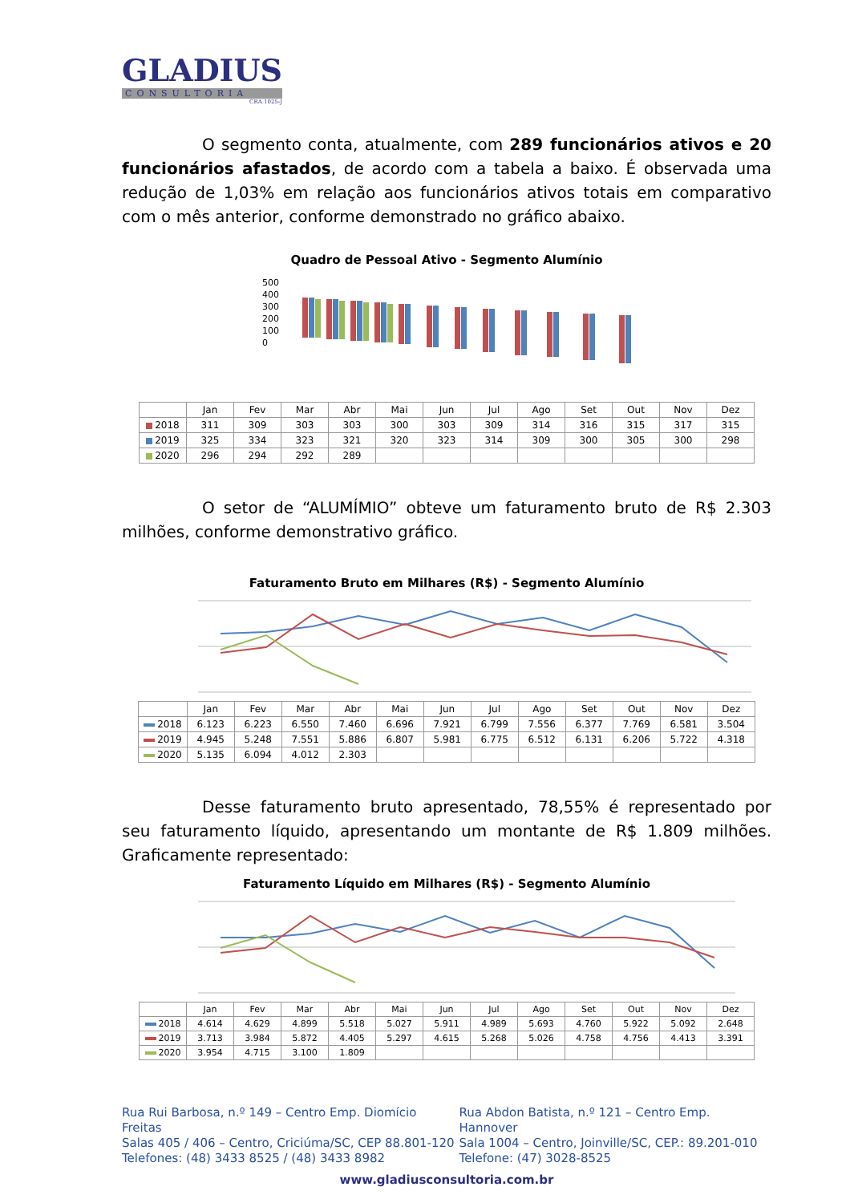GLADIUS
CONSULTORIA
CRA 1025-J
O segmento conta, atualmente, com 289 funcionários ativos e 20 funcionários afastados, de acordo com a tabela a baixo. É observada uma redução de 1,03% em relação aos funcionários ativos totais em comparativo com o mês anterior, conforme demonstrado no gráfico abaixo.
Quadro de Pessoal Ativo - Segmento Alumínio
500
400
300
200
100
0
| | Jan | Fev | Mar | Abr | Mai | Jun | Jul | Ago | Set | Out | Nov | Dez |
| --- | --- | --- | --- | --- | --- | --- | --- | --- | --- | --- | --- | --- |
| 2018 | 311 | 309 | 303 | 303 | 300 | 303 | 309 | 314 | 316 | 315 | 317 | 315 |
| 2019 | 325 | 334 | 323 | 321 | 320 | 323 | 314 | 309 | 300 | 305 | 300 | 298 |
| 2020 | 296 | 294 | 292 | 289 | | | | | | | | |
O setor de “ALUMÍMIO” obteve um faturamento bruto de R$ 2.303 milhões, conforme demonstrativo gráfico.
Faturamento Bruto em Milhares (R$) - Segmento Alumínio
| | Jan | Fev | Mar | Abr | Mai | Jun | Jul | Ago | Set | Out | Nov | Dez |
| --- | --- | --- | --- | --- | --- | --- | --- | --- | --- | --- | --- | --- |
| 2018 | 6.123 | 6.223 | 6.550 | 7.460 | 6.696 | 7.921 | 6.799 | 7.556 | 6.377 | 7.769 | 6.581 | 3.504 |
| 2019 | 4.945 | 5.248 | 7.551 | 5.886 | 6.807 | 5.981 | 6.775 | 6.512 | 6.131 | 6.206 | 5.722 | 4.318 |
| 2020 | 5.135 | 6.094 | 4.012 | 2.303 | | | | | | | | |
Desse faturamento bruto apresentado, 78,55% é representado por seu faturamento líquido, apresentando um montante de R$ 1.809 milhões. Graficamente representado:
Faturamento Líquido em Milhares (R$) - Segmento Alumínio
| | Jan | Fev | Mar | Abr | Mai | Jun | Jul | Ago | Set | Out | Nov | Dez |
| --- | --- | --- | --- | --- | --- | --- | --- | --- | --- | --- | --- | --- |
| 2018 | 4.614 | 4.629 | 4.899 | 5.518 | 5.027 | 5.911 | 4.989 | 5.693 | 4.760 | 5.922 | 5.092 | 2.648 |
| 2019 | 3.713 | 3.984 | 5.872 | 4.405 | 5.297 | 4.615 | 5.268 | 5.026 | 4.758 | 4.756 | 4.413 | 3.391 |
| 2020 | 3.954 | 4.715 | 3.100 | 1.809 | | | | | | | | |
Rua Rui Barbosa, n.º 149 – Centro Emp. Diomício Freitas
Salas 405 / 406 – Centro, Criciúma/SC, CEP 88.801-120
Telefones: (48) 3433 8525 / (48) 3433 8982
Rua Abdon Batista, n.º 121 – Centro Emp. Hannover
Sala 1004 – Centro, Joinville/SC, CEP.: 89.201-010
Telefone: (47) 3028-8525
www.gladiusconsultoria.com.br